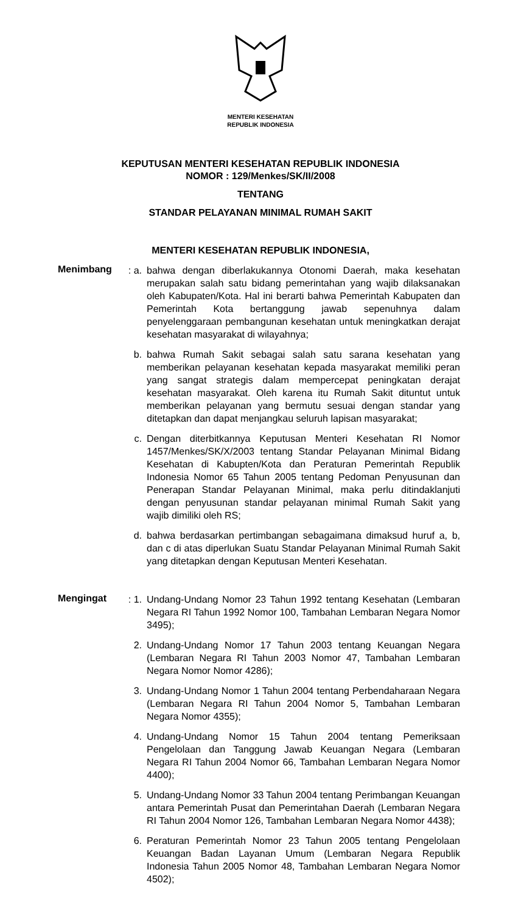MENTERI KESEHATAN
REPUBLIK INDONESIA
KEPUTUSAN MENTERI KESEHATAN REPUBLIK INDONESIA
NOMOR : 129/Menkes/SK/II/2008
TENTANG
STANDAR PELAYANAN MINIMAL RUMAH SAKIT
MENTERI KESEHATAN REPUBLIK INDONESIA,
Menimbang
: a.
bahwa dengan diberlakukannya Otonomi Daerah, maka kesehatan merupakan salah satu bidang pemerintahan yang wajib dilaksanakan oleh Kabupaten/Kota. Hal ini berarti bahwa Pemerintah Kabupaten dan Pemerintah Kota bertanggung jawab sepenuhnya dalam penyelenggaraan pembangunan kesehatan untuk meningkatkan derajat kesehatan masyarakat di wilayahnya;
b. bahwa Rumah Sakit sebagai salah satu sarana kesehatan yang memberikan pelayanan kesehatan kepada masyarakat memiliki peran yang sangat strategis dalam mempercepat peningkatan derajat kesehatan masyarakat. Oleh karena itu Rumah Sakit dituntut untuk memberikan pelayanan yang bermutu sesuai dengan standar yang ditetapkan dan dapat menjangkau seluruh lapisan masyarakat;
c. Dengan diterbitkannya Keputusan Menteri Kesehatan RI Nomor 1457/Menkes/SK/X/2003 tentang Standar Pelayanan Minimal Bidang Kesehatan di Kabupten/Kota dan Peraturan Pemerintah Republik Indonesia Nomor 65 Tahun 2005 tentang Pedoman Penyusunan dan Penerapan Standar Pelayanan Minimal, maka perlu ditindaklanjuti dengan penyusunan standar pelayanan minimal Rumah Sakit yang wajib dimiliki oleh RS;
d. bahwa berdasarkan pertimbangan sebagaimana dimaksud huruf a, b, dan c di atas diperlukan Suatu Standar Pelayanan Minimal Rumah Sakit yang ditetapkan dengan Keputusan Menteri Kesehatan.
Mengingat
: 1.
Undang-Undang Nomor 23 Tahun 1992 tentang Kesehatan (Lembaran Negara RI Tahun 1992 Nomor 100, Tambahan Lembaran Negara Nomor 3495);
2. Undang-Undang Nomor 17 Tahun 2003 tentang Keuangan Negara (Lembaran Negara RI Tahun 2003 Nomor 47, Tambahan Lembaran Negara Nomor Nomor 4286);
3. Undang-Undang Nomor 1 Tahun 2004 tentang Perbendaharaan Negara (Lembaran Negara RI Tahun 2004 Nomor 5, Tambahan Lembaran Negara Nomor 4355);
4. Undang-Undang Nomor 15 Tahun 2004 tentang Pemeriksaan Pengelolaan dan Tanggung Jawab Keuangan Negara (Lembaran Negara RI Tahun 2004 Nomor 66, Tambahan Lembaran Negara Nomor 4400);
5. Undang-Undang Nomor 33 Tahun 2004 tentang Perimbangan Keuangan antara Pemerintah Pusat dan Pemerintahan Daerah (Lembaran Negara RI Tahun 2004 Nomor 126, Tambahan Lembaran Negara Nomor 4438);
6. Peraturan Pemerintah Nomor 23 Tahun 2005 tentang Pengelolaan Keuangan Badan Layanan Umum (Lembaran Negara Republik Indonesia Tahun 2005 Nomor 48, Tambahan Lembaran Negara Nomor 4502);